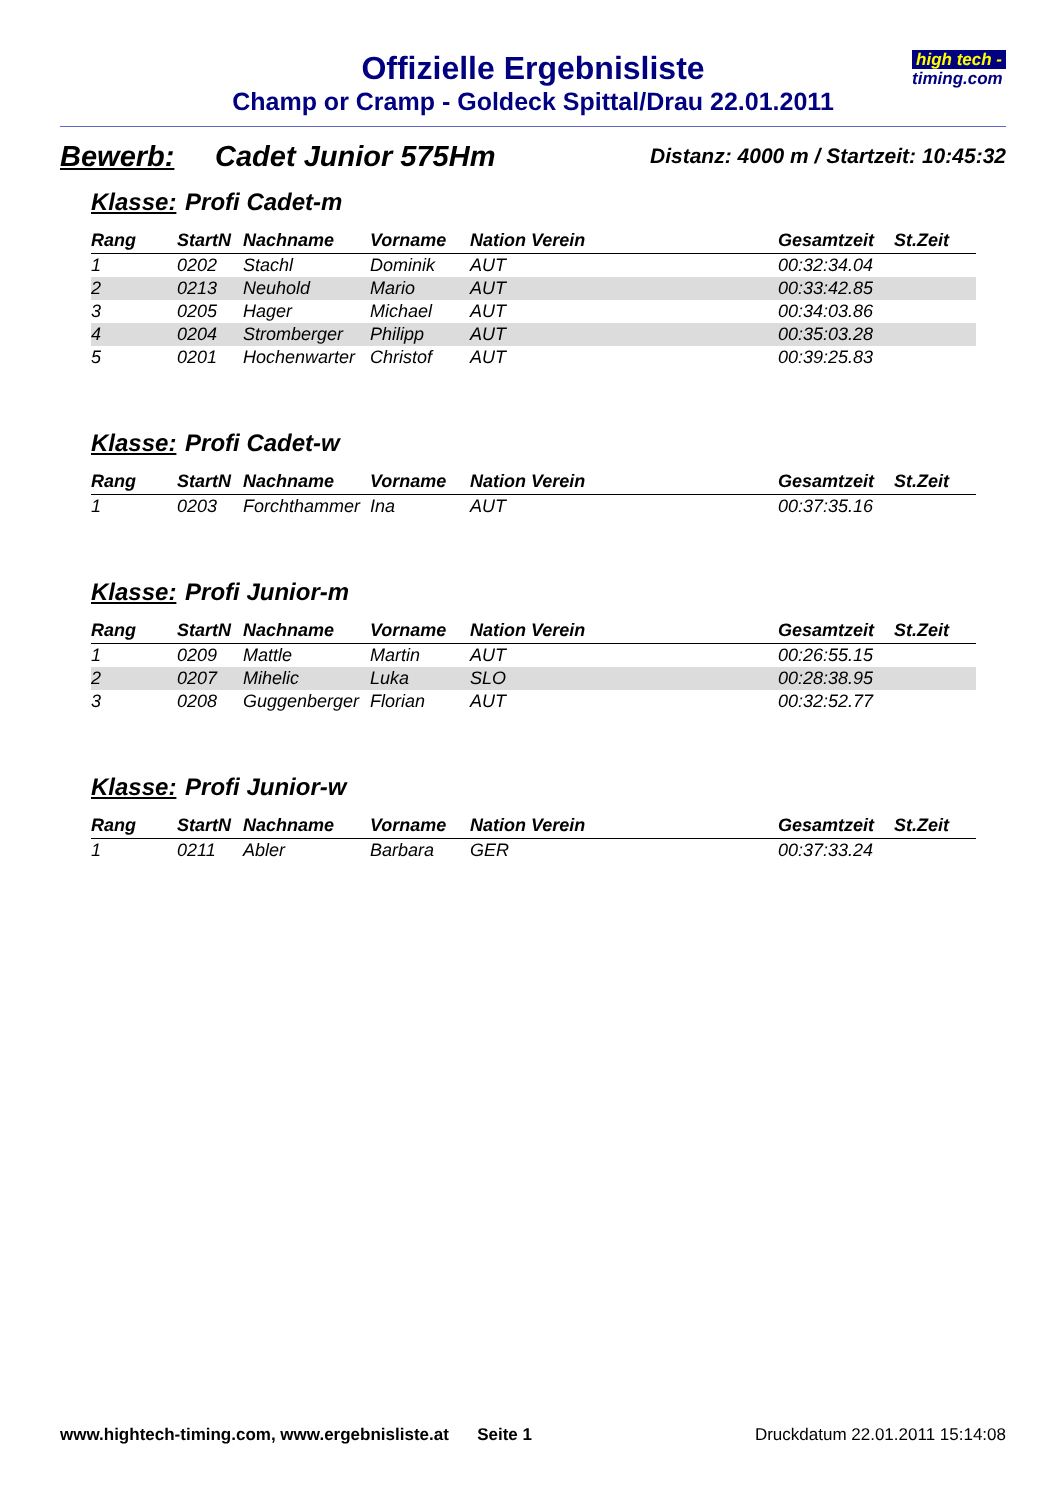Offizielle Ergebnisliste
Champ or Cramp - Goldeck Spittal/Drau 22.01.2011
high tech -
timing.com
Bewerb: Cadet Junior 575Hm Distanz: 4000 m / Startzeit: 10:45:32
Klasse: Profi Cadet-m
| Rang | StartN | Nachname | Vorname | Nation Verein | Gesamtzeit | St.Zeit |
| --- | --- | --- | --- | --- | --- | --- |
| 1 | 0202 | Stachl | Dominik | AUT | 00:32:34.04 | |
| 2 | 0213 | Neuhold | Mario | AUT | 00:33:42.85 | |
| 3 | 0205 | Hager | Michael | AUT | 00:34:03.86 | |
| 4 | 0204 | Stromberger | Philipp | AUT | 00:35:03.28 | |
| 5 | 0201 | Hochenwarter | Christof | AUT | 00:39:25.83 | |
Klasse: Profi Cadet-w
| Rang | StartN | Nachname | Vorname | Nation Verein | Gesamtzeit | St.Zeit |
| --- | --- | --- | --- | --- | --- | --- |
| 1 | 0203 | Forchthammer | Ina | AUT | 00:37:35.16 | |
Klasse: Profi Junior-m
| Rang | StartN | Nachname | Vorname | Nation Verein | Gesamtzeit | St.Zeit |
| --- | --- | --- | --- | --- | --- | --- |
| 1 | 0209 | Mattle | Martin | AUT | 00:26:55.15 | |
| 2 | 0207 | Mihelic | Luka | SLO | 00:28:38.95 | |
| 3 | 0208 | Guggenberger | Florian | AUT | 00:32:52.77 | |
Klasse: Profi Junior-w
| Rang | StartN | Nachname | Vorname | Nation Verein | Gesamtzeit | St.Zeit |
| --- | --- | --- | --- | --- | --- | --- |
| 1 | 0211 | Abler | Barbara | GER | 00:37:33.24 | |
www.hightech-timing.com, www.ergebnisliste.at Seite 1 Druckdatum 22.01.2011 15:14:08